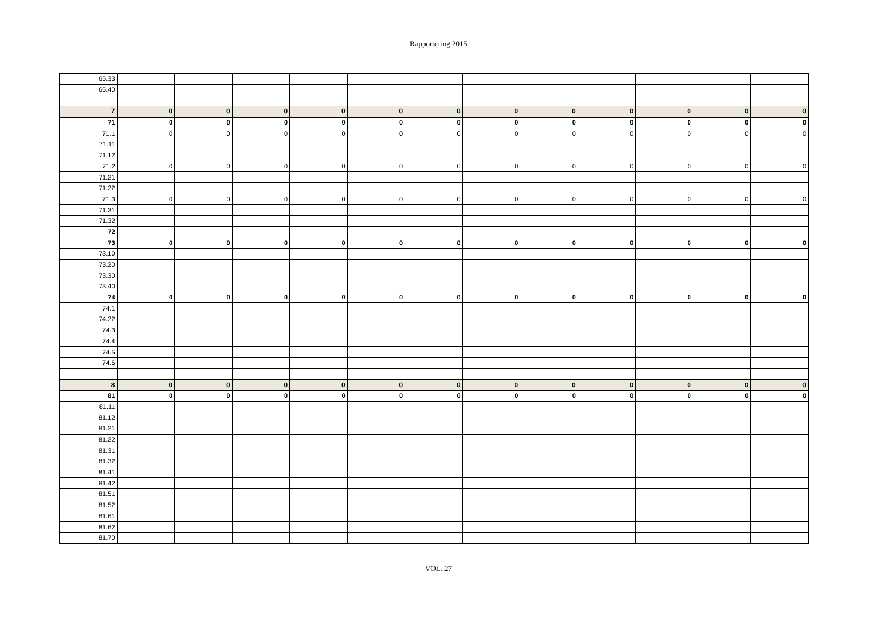Rapportering 2015
| 65.33 | | | | | | | | | | | | |
| 65.40 | | | | | | | | | | | | |
| 7 | 0 | 0 | 0 | 0 | 0 | 0 | 0 | 0 | 0 | 0 | 0 | 0 |
| 71 | 0 | 0 | 0 | 0 | 0 | 0 | 0 | 0 | 0 | 0 | 0 | 0 |
| 71.1 | 0 | 0 | 0 | 0 | 0 | 0 | 0 | 0 | 0 | 0 | 0 | 0 |
| 71.11 | | | | | | | | | | | | |
| 71.12 | | | | | | | | | | | | |
| 71.2 | 0 | 0 | 0 | 0 | 0 | 0 | 0 | 0 | 0 | 0 | 0 | 0 |
| 71.21 | | | | | | | | | | | | |
| 71.22 | | | | | | | | | | | | |
| 71.3 | 0 | 0 | 0 | 0 | 0 | 0 | 0 | 0 | 0 | 0 | 0 | 0 |
| 71.31 | | | | | | | | | | | | |
| 71.32 | | | | | | | | | | | | |
| 72 | | | | | | | | | | | | |
| 73 | 0 | 0 | 0 | 0 | 0 | 0 | 0 | 0 | 0 | 0 | 0 | 0 |
| 73.10 | | | | | | | | | | | | |
| 73.20 | | | | | | | | | | | | |
| 73.30 | | | | | | | | | | | | |
| 73.40 | | | | | | | | | | | | |
| 74 | 0 | 0 | 0 | 0 | 0 | 0 | 0 | 0 | 0 | 0 | 0 | 0 |
| 74.1 | | | | | | | | | | | | |
| 74.22 | | | | | | | | | | | | |
| 74.3 | | | | | | | | | | | | |
| 74.4 | | | | | | | | | | | | |
| 74.5 | | | | | | | | | | | | |
| 74.6 | | | | | | | | | | | | |
| 8 | 0 | 0 | 0 | 0 | 0 | 0 | 0 | 0 | 0 | 0 | 0 | 0 |
| 81 | 0 | 0 | 0 | 0 | 0 | 0 | 0 | 0 | 0 | 0 | 0 | 0 |
| 81.11 | | | | | | | | | | | | |
| 81.12 | | | | | | | | | | | | |
| 81.21 | | | | | | | | | | | | |
| 81.22 | | | | | | | | | | | | |
| 81.31 | | | | | | | | | | | | |
| 81.32 | | | | | | | | | | | | |
| 81.41 | | | | | | | | | | | | |
| 81.42 | | | | | | | | | | | | |
| 81.51 | | | | | | | | | | | | |
| 81.52 | | | | | | | | | | | | |
| 81.61 | | | | | | | | | | | | |
| 81.62 | | | | | | | | | | | | |
| 81.70 | | | | | | | | | | | | |
VOL. 27